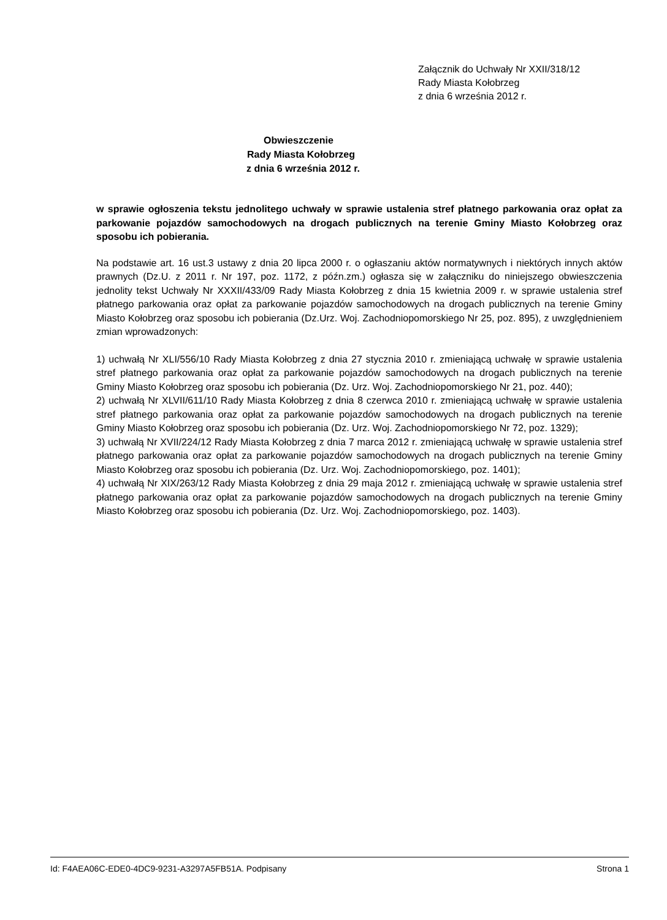Załącznik do Uchwały Nr XXII/318/12
Rady Miasta Kołobrzeg
z dnia 6 września 2012 r.
Obwieszczenie
Rady Miasta Kołobrzeg
z dnia 6 września 2012 r.
w sprawie ogłoszenia tekstu jednolitego uchwały w sprawie ustalenia stref płatnego parkowania oraz opłat za parkowanie pojazdów samochodowych na drogach publicznych na terenie Gminy Miasto Kołobrzeg oraz sposobu ich pobierania.
Na podstawie art. 16 ust.3 ustawy z dnia 20 lipca 2000 r. o ogłaszaniu aktów normatywnych i niektórych innych aktów prawnych (Dz.U. z 2011 r. Nr 197, poz. 1172, z późn.zm.) ogłasza się w załączniku do niniejszego obwieszczenia jednolity tekst Uchwały Nr XXXII/433/09 Rady Miasta Kołobrzeg z dnia 15 kwietnia 2009 r. w sprawie ustalenia stref płatnego parkowania oraz opłat za parkowanie pojazdów samochodowych na drogach publicznych na terenie Gminy Miasto Kołobrzeg oraz sposobu ich pobierania (Dz.Urz. Woj. Zachodniopomorskiego Nr 25, poz. 895), z uwzględnieniem zmian wprowadzonych:
1) uchwałą Nr XLI/556/10 Rady Miasta Kołobrzeg z dnia 27 stycznia 2010 r. zmieniającą uchwałę w sprawie ustalenia stref płatnego parkowania oraz opłat za parkowanie pojazdów samochodowych na drogach publicznych na terenie Gminy Miasto Kołobrzeg oraz sposobu ich pobierania (Dz. Urz. Woj. Zachodniopomorskiego Nr 21, poz. 440);
2) uchwałą Nr XLVII/611/10 Rady Miasta Kołobrzeg z dnia 8 czerwca 2010 r. zmieniającą uchwałę w sprawie ustalenia stref płatnego parkowania oraz opłat za parkowanie pojazdów samochodowych na drogach publicznych na terenie Gminy Miasto Kołobrzeg oraz sposobu ich pobierania (Dz. Urz. Woj. Zachodniopomorskiego Nr 72, poz. 1329);
3) uchwałą Nr XVII/224/12 Rady Miasta Kołobrzeg z dnia 7 marca 2012 r. zmieniającą uchwałę w sprawie ustalenia stref płatnego parkowania oraz opłat za parkowanie pojazdów samochodowych na drogach publicznych na terenie Gminy Miasto Kołobrzeg oraz sposobu ich pobierania (Dz. Urz. Woj. Zachodniopomorskiego, poz. 1401);
4) uchwałą Nr XIX/263/12 Rady Miasta Kołobrzeg z dnia 29 maja 2012 r. zmieniającą uchwałę w sprawie ustalenia stref płatnego parkowania oraz opłat za parkowanie pojazdów samochodowych na drogach publicznych na terenie Gminy Miasto Kołobrzeg oraz sposobu ich pobierania (Dz. Urz. Woj. Zachodniopomorskiego, poz. 1403).
Id: F4AEA06C-EDE0-4DC9-9231-A3297A5FB51A. Podpisany Strona 1